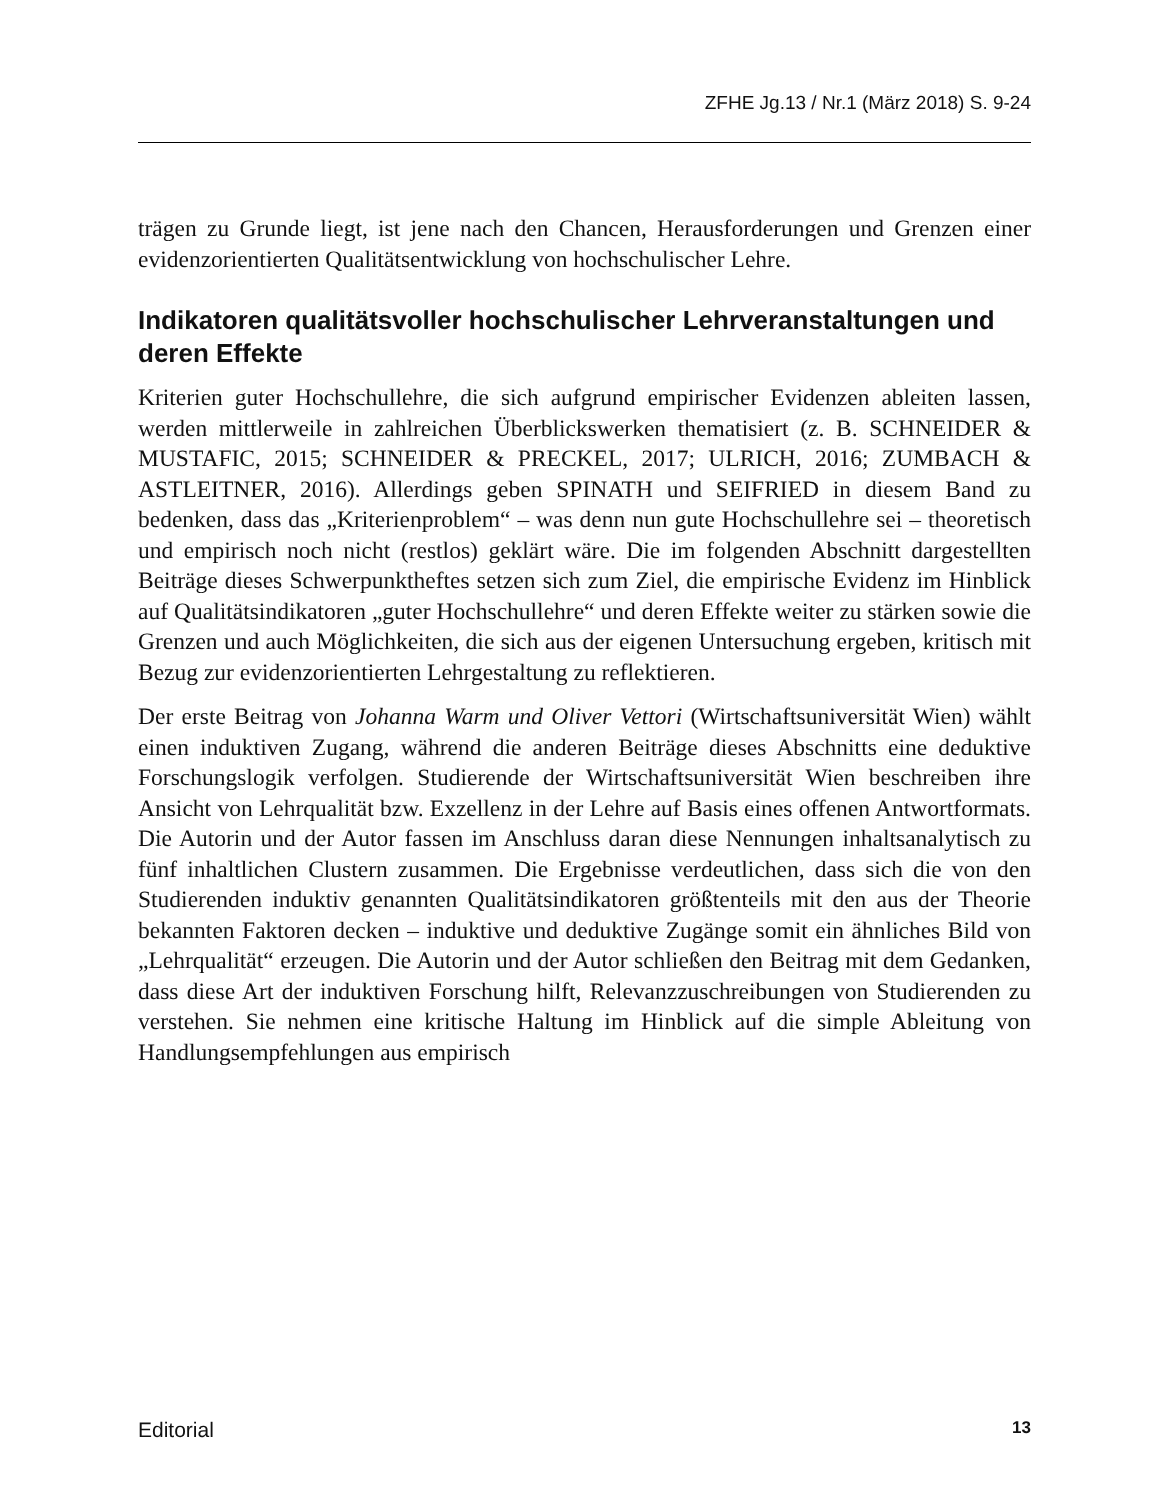ZFHE Jg.13 / Nr.1 (März 2018) S. 9-24
trägen zu Grunde liegt, ist jene nach den Chancen, Herausforderungen und Grenzen einer evidenzorientierten Qualitätsentwicklung von hochschulischer Lehre.
Indikatoren qualitätsvoller hochschulischer Lehrveranstaltungen und deren Effekte
Kriterien guter Hochschullehre, die sich aufgrund empirischer Evidenzen ableiten lassen, werden mittlerweile in zahlreichen Überblickswerken thematisiert (z. B. SCHNEIDER & MUSTAFIC, 2015; SCHNEIDER & PRECKEL, 2017; ULRICH, 2016; ZUMBACH & ASTLEITNER, 2016). Allerdings geben SPINATH und SEIFRIED in diesem Band zu bedenken, dass das „Kriterienproblem“ – was denn nun gute Hochschullehre sei – theoretisch und empirisch noch nicht (restlos) geklärt wäre. Die im folgenden Abschnitt dargestellten Beiträge dieses Schwerpunktheftes setzen sich zum Ziel, die empirische Evidenz im Hinblick auf Qualitätsindikatoren „guter Hochschullehre“ und deren Effekte weiter zu stärken sowie die Grenzen und auch Möglichkeiten, die sich aus der eigenen Untersuchung ergeben, kritisch mit Bezug zur evidenzorientierten Lehrgestaltung zu reflektieren.
Der erste Beitrag von Johanna Warm und Oliver Vettori (Wirtschaftsuniversität Wien) wählt einen induktiven Zugang, während die anderen Beiträge dieses Abschnitts eine deduktive Forschungslogik verfolgen. Studierende der Wirtschaftsuniversität Wien beschreiben ihre Ansicht von Lehrqualität bzw. Exzellenz in der Lehre auf Basis eines offenen Antwortformats. Die Autorin und der Autor fassen im Anschluss daran diese Nennungen inhaltsanalytisch zu fünf inhaltlichen Clustern zusammen. Die Ergebnisse verdeutlichen, dass sich die von den Studierenden induktiv genannten Qualitätsindikatoren größtenteils mit den aus der Theorie bekannten Faktoren decken – induktive und deduktive Zugänge somit ein ähnliches Bild von „Lehrqualität“ erzeugen. Die Autorin und der Autor schließen den Beitrag mit dem Gedanken, dass diese Art der induktiven Forschung hilft, Relevanzzuschreibungen von Studierenden zu verstehen. Sie nehmen eine kritische Haltung im Hinblick auf die simple Ableitung von Handlungsempfehlungen aus empirisch
Editorial 13